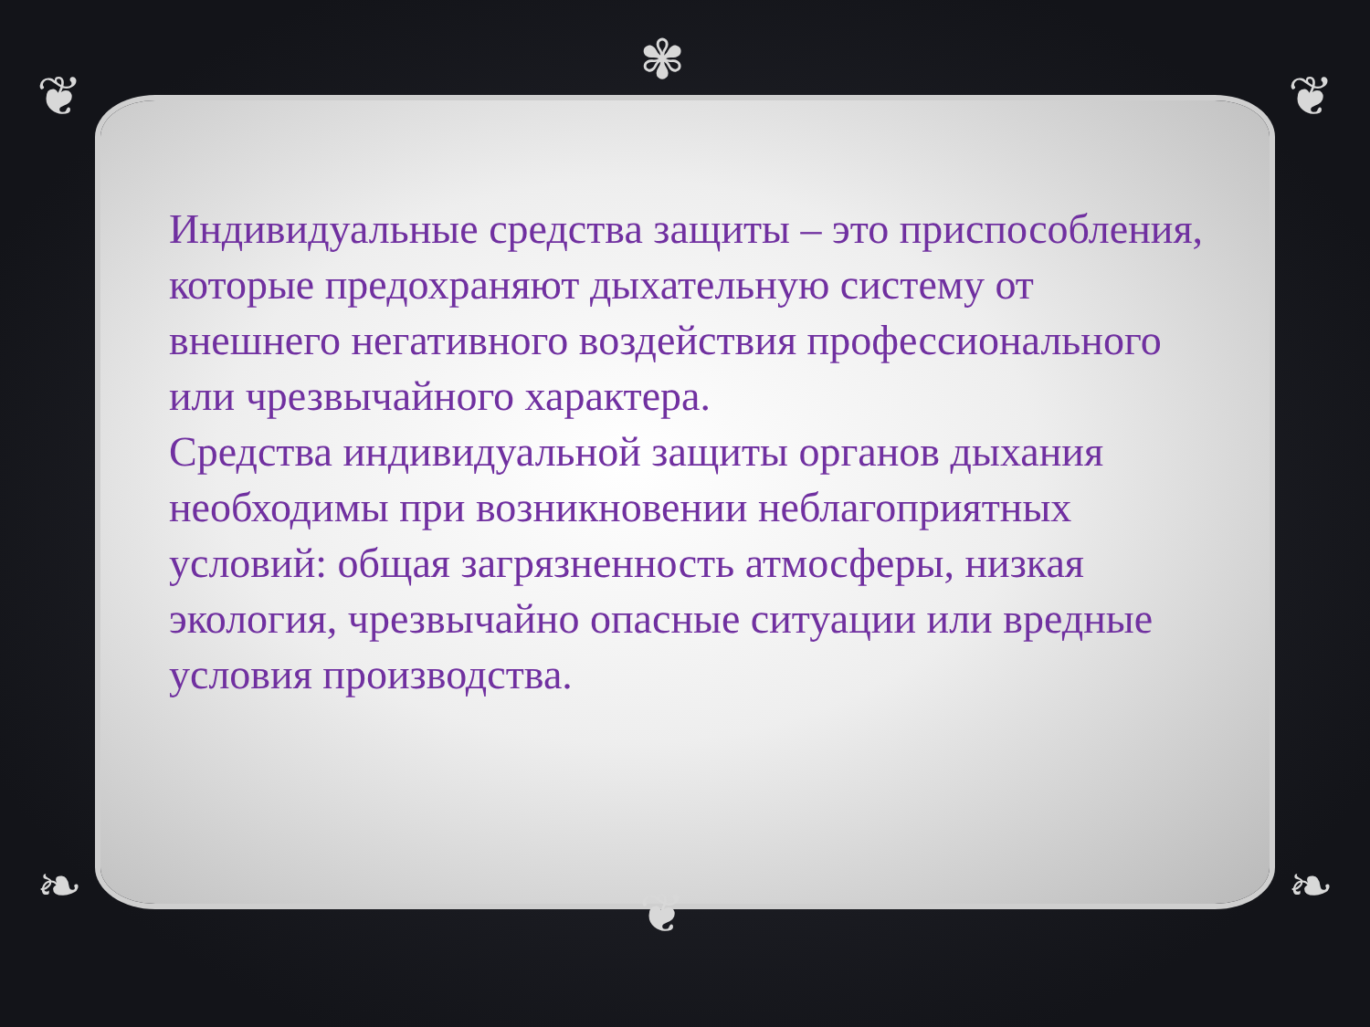❦
✾
❦
❧ ❦ ❧
Индивидуальные средства защиты – это приспособления, которые предохраняют дыхательную систему от внешнего негативного воздействия профессионального или чрезвычайного характера.
Средства индивидуальной защиты органов дыхания необходимы при возникновении неблагоприятных условий: общая загрязненность атмосферы, низкая экология, чрезвычайно опасные ситуации или вредные условия производства.